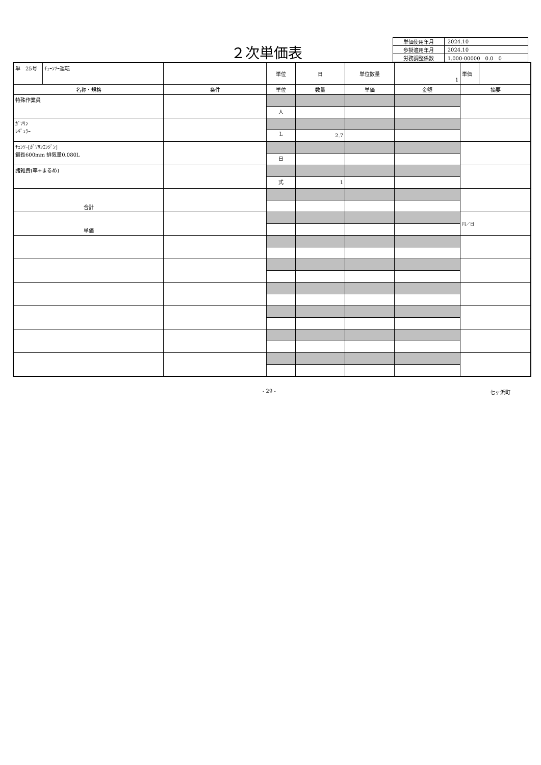２次単価表
| 単価使用年月 | 2024.10 |
| 歩掛適用年月 | 2024.10 |
| 労務調整係数 | 1.000-00000 0.0 0 |
| 単 25号 | ﾁｪｰﾝｿｰ運転 | | 単位 | 日 | 単位数量 | 1 | 単価 | |
| 名称・規格 | | 条件 | 単位 | 数量 | 単価 | 金額 | 摘要 | |
| 特殊作業員 | | | | | | | | |
| | | | 人 | | | | | |
| ｶﾞｿﾘﾝ ﾚｷﾞｭﾗｰ | | | | | | | | |
| | | | L | 2.7 | | | | |
| ﾁｪﾝｿｰ[ｶﾞｿﾘﾝｴﾝｼﾞﾝ] 鋸長600mm 排気量0.080L | | | | | | | | |
| | | | 日 | | | | | |
| 諸雑費(率+まるめ) | | | | | | | | |
| | | | 式 | 1 | | | | |
| 合計 | | | | | | | | |
| 単価 | | | | | | | 円／日 | |
- 29 - 七ヶ浜町